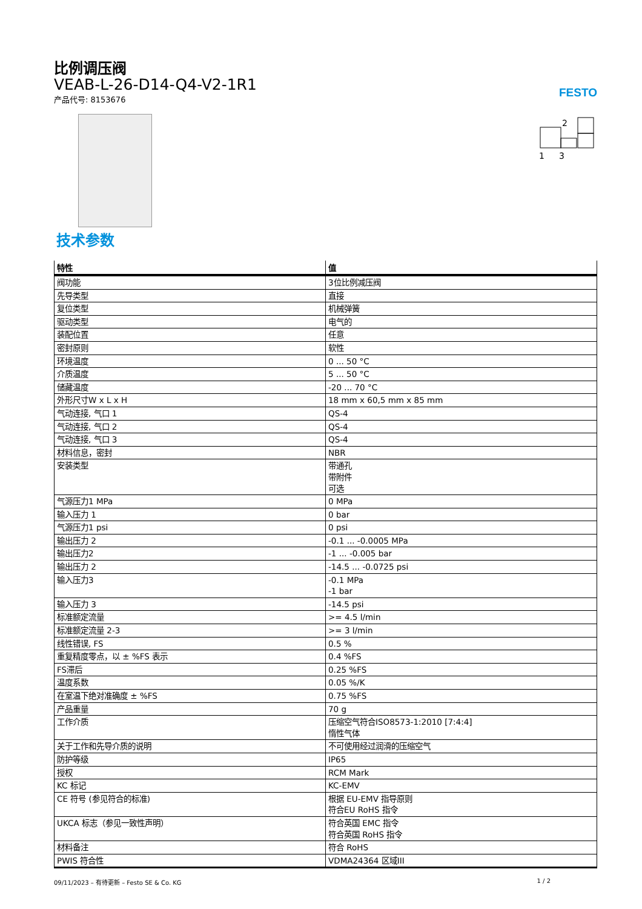FESTO
2
1
3
比例调压阀
VEAB-L-26-D14-Q4-V2-1R1
产品代号: 8153676
技术参数
| 特性 | 值 |
| --- | --- |
| 阀功能 | 3位比例减压阀 |
| 先导类型 | 直接 |
| 复位类型 | 机械弹簧 |
| 驱动类型 | 电气的 |
| 装配位置 | 任意 |
| 密封原则 | 软性 |
| 环境温度 | 0 ... 50 °C |
| 介质温度 | 5 ... 50 °C |
| 储藏温度 | -20 ... 70 °C |
| 外形尺寸W x L x H | 18 mm x 60,5 mm x 85 mm |
| 气动连接, 气口 1 | QS-4 |
| 气动连接, 气口 2 | QS-4 |
| 气动连接, 气口 3 | QS-4 |
| 材料信息，密封 | NBR |
| 安装类型 | 带通孔 带附件 可选 |
| 气源压力1 MPa | 0 MPa |
| 输入压力 1 | 0 bar |
| 气源压力1 psi | 0 psi |
| 输出压力 2 | -0.1 ... -0.0005 MPa |
| 输出压力2 | -1 ... -0.005 bar |
| 输出压力 2 | -14.5 ... -0.0725 psi |
| 输入压力3 | -0.1 MPa -1 bar |
| 输入压力 3 | -14.5 psi |
| 标准额定流量 | >= 4.5 l/min |
| 标准额定流量 2-3 | >= 3 l/min |
| 线性错误, FS | 0.5 % |
| 重复精度零点，以 ± %FS 表示 | 0.4 %FS |
| FS滞后 | 0.25 %FS |
| 温度系数 | 0.05 %/K |
| 在室温下绝对准确度 ± %FS | 0.75 %FS |
| 产品重量 | 70 g |
| 工作介质 | 压缩空气符合ISO8573-1:2010 [7:4:4] 惰性气体 |
| 关于工作和先导介质的说明 | 不可使用经过润滑的压缩空气 |
| 防护等级 | IP65 |
| 授权 | RCM Mark |
| KC 标记 | KC-EMV |
| CE 符号 (参见符合的标准) | 根据 EU-EMV 指导原则 符合EU RoHS 指令 |
| UKCA 标志（参见一致性声明） | 符合英国 EMC 指令 符合英国 RoHS 指令 |
| 材料备注 | 符合 RoHS |
| PWIS 符合性 | VDMA24364 区域III |
09/11/2023 – 有待更新 – Festo SE & Co. KG 1 / 2